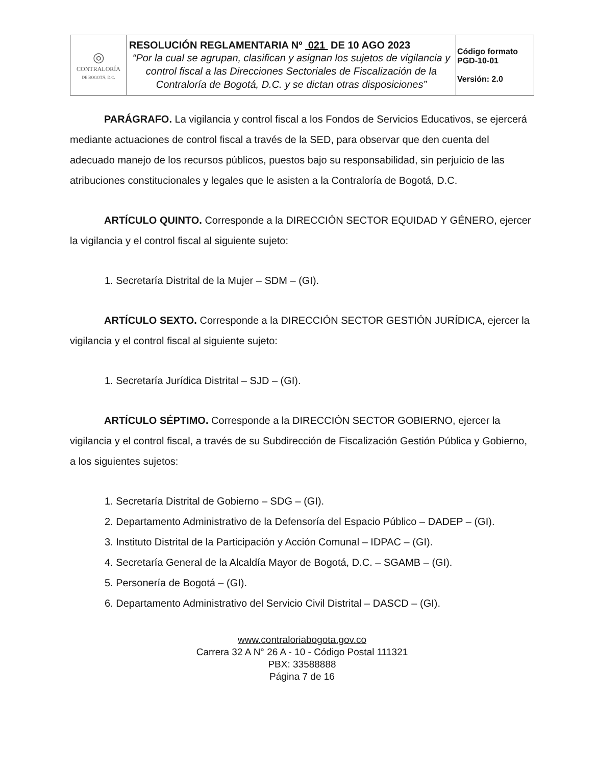| ◎ CONTRALORÍA DE BOGOTÁ, D.C. | RESOLUCIÓN REGLAMENTARIA Nº 021 DE 10 AGO 2023 “Por la cual se agrupan, clasifican y asignan los sujetos de vigilancia y control fiscal a las Direcciones Sectoriales de Fiscalización de la Contraloría de Bogotá, D.C. y se dictan otras disposiciones” | Código formato PGD-10-01 Versión: 2.0 |
PARÁGRAFO. La vigilancia y control fiscal a los Fondos de Servicios Educativos, se ejercerá mediante actuaciones de control fiscal a través de la SED, para observar que den cuenta del adecuado manejo de los recursos públicos, puestos bajo su responsabilidad, sin perjuicio de las atribuciones constitucionales y legales que le asisten a la Contraloría de Bogotá, D.C.
ARTÍCULO QUINTO. Corresponde a la DIRECCIÓN SECTOR EQUIDAD Y GÉNERO, ejercer la vigilancia y el control fiscal al siguiente sujeto:
1. Secretaría Distrital de la Mujer – SDM – (GI).
ARTÍCULO SEXTO. Corresponde a la DIRECCIÓN SECTOR GESTIÓN JURÍDICA, ejercer la vigilancia y el control fiscal al siguiente sujeto:
1. Secretaría Jurídica Distrital – SJD – (GI).
ARTÍCULO SÉPTIMO. Corresponde a la DIRECCIÓN SECTOR GOBIERNO, ejercer la vigilancia y el control fiscal, a través de su Subdirección de Fiscalización Gestión Pública y Gobierno, a los siguientes sujetos:
1. Secretaría Distrital de Gobierno – SDG – (GI).
2. Departamento Administrativo de la Defensoría del Espacio Público – DADEP – (GI).
3. Instituto Distrital de la Participación y Acción Comunal – IDPAC – (GI).
4. Secretaría General de la Alcaldía Mayor de Bogotá, D.C. – SGAMB – (GI).
5. Personería de Bogotá – (GI).
6. Departamento Administrativo del Servicio Civil Distrital – DASCD – (GI).
www.contraloriabogota.gov.co
Carrera 32 A N° 26 A - 10 - Código Postal 111321
PBX: 33588888
Página 7 de 16